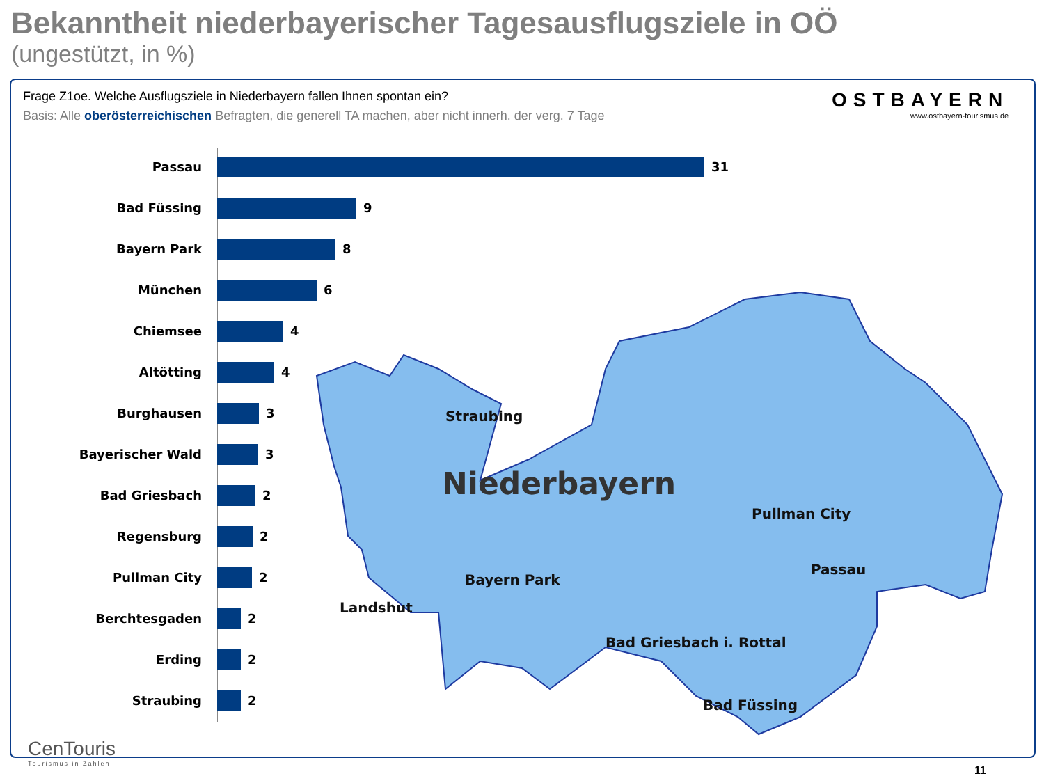Bekanntheit niederbayerischer Tagesausflugsziele in OÖ
(ungestützt, in %)
Frage Z1oe. Welche Ausflugsziele in Niederbayern fallen Ihnen spontan ein?
Basis: Alle oberösterreichischen Befragten, die generell TA machen, aber nicht innerh. der verg. 7 Tage
OSTBAYERN
www.ostbayern-tourismus.de
Straubing
Niederbayern
Pullman City
Passau
Bayern Park
Landshut
Bad Griesbach i. Rottal
Bad Füssing
Passau 31
Bad Füssing 9
Bayern Park 8
München 6
Chiemsee 4
Altötting 4
Burghausen 3
Bayerischer Wald 3
Bad Griesbach 2
Regensburg 2
Pullman City 2
Berchtesgaden 2
Erding 2
Straubing 2
CenTouris
Tourismus in Zahlen
11